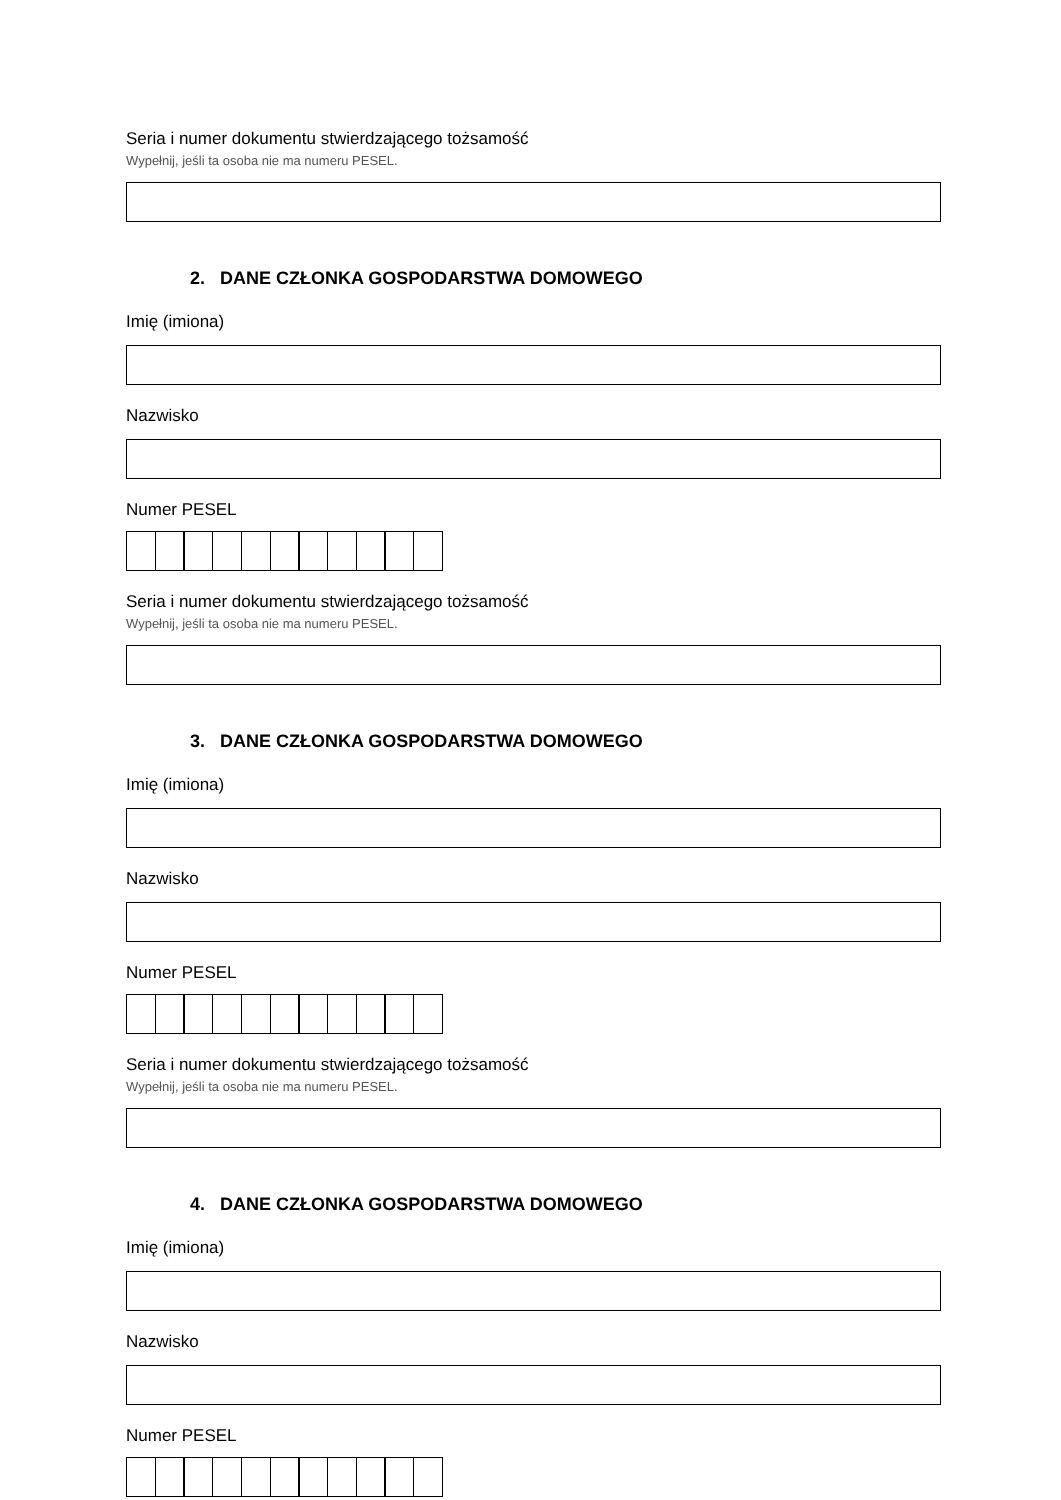Seria i numer dokumentu stwierdzającego tożsamość
Wypełnij, jeśli ta osoba nie ma numeru PESEL.
2. DANE CZŁONKA GOSPODARSTWA DOMOWEGO
Imię (imiona)
Nazwisko
Numer PESEL
Seria i numer dokumentu stwierdzającego tożsamość
Wypełnij, jeśli ta osoba nie ma numeru PESEL.
3. DANE CZŁONKA GOSPODARSTWA DOMOWEGO
Imię (imiona)
Nazwisko
Numer PESEL
Seria i numer dokumentu stwierdzającego tożsamość
Wypełnij, jeśli ta osoba nie ma numeru PESEL.
4. DANE CZŁONKA GOSPODARSTWA DOMOWEGO
Imię (imiona)
Nazwisko
Numer PESEL